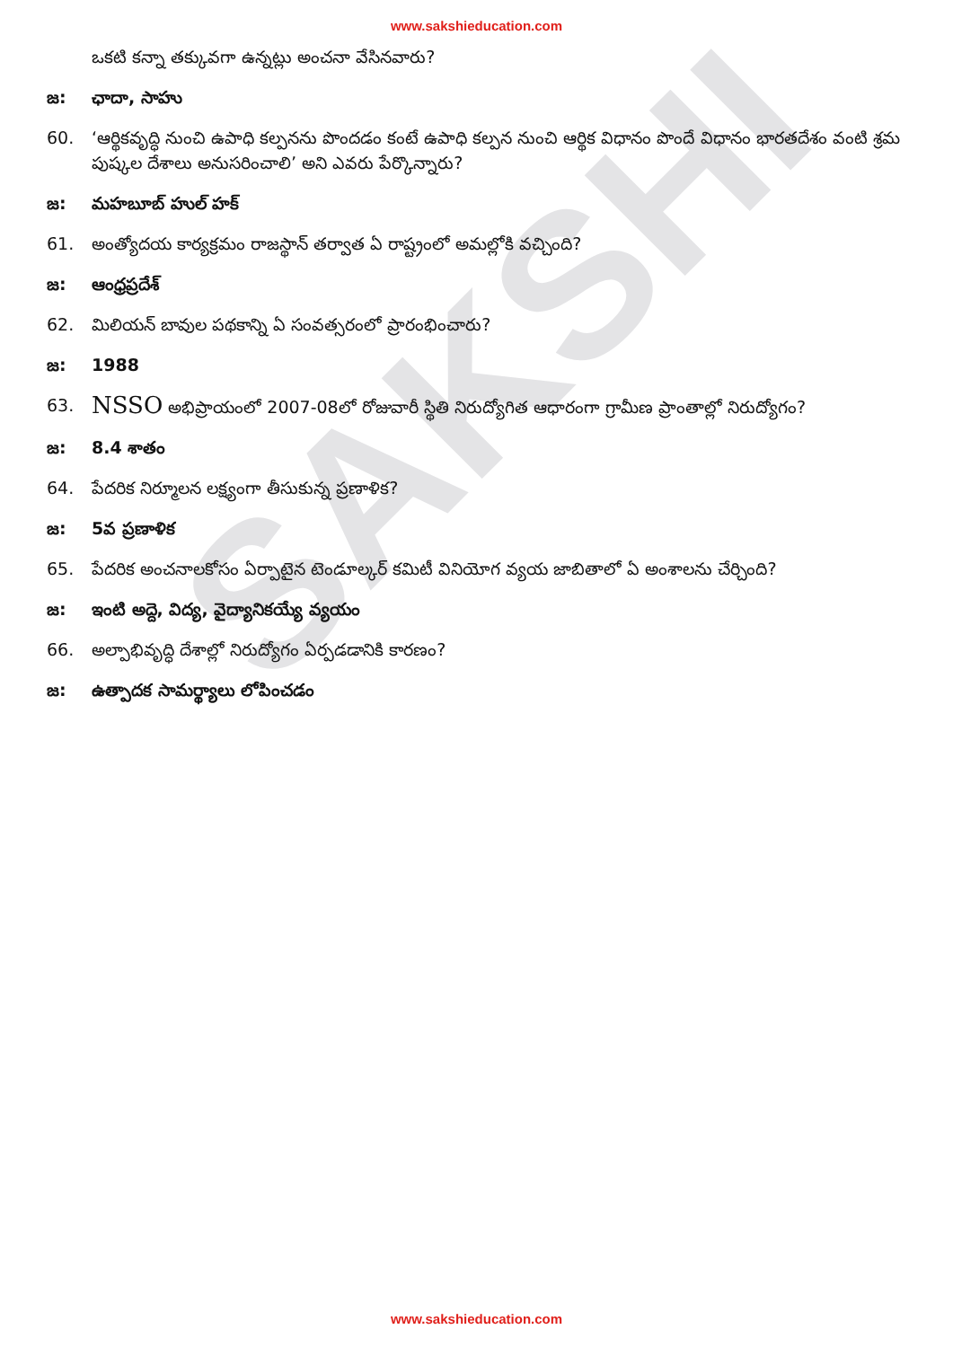SAKSHI
www.sakshieducation.com
ఒకటి కన్నా తక్కువగా ఉన్నట్లు అంచనా వేసినవారు?
జ: ఛాదా, సాహు
60. ‘ఆర్థికవృద్ధి నుంచి ఉపాధి కల్పనను పొందడం కంటే ఉపాధి కల్పన నుంచి ఆర్థిక విధానం పొందే విధానం భారతదేశం వంటి శ్రమ పుష్కల దేశాలు అనుసరించాలి’ అని ఎవరు పేర్కొన్నారు?
జ: మహబూబ్ హుల్ హక్
61. అంత్యోదయ కార్యక్రమం రాజస్థాన్ తర్వాత ఏ రాష్ట్రంలో అమల్లోకి వచ్చింది?
జ: ఆంధ్రప్రదేశ్
62. మిలియన్ బావుల పథకాన్ని ఏ సంవత్సరంలో ప్రారంభించారు?
జ: 1988
63. NSSO అభిప్రాయంలో 2007-08లో రోజువారీ స్థితి నిరుద్యోగిత ఆధారంగా గ్రామీణ ప్రాంతాల్లో నిరుద్యోగం?
జ: 8.4 శాతం
64. పేదరిక నిర్మూలన లక్ష్యంగా తీసుకున్న ప్రణాళిక?
జ: 5వ ప్రణాళిక
65. పేదరిక అంచనాలకోసం ఏర్పాటైన టెండూల్కర్ కమిటీ వినియోగ వ్యయ జాబితాలో ఏ అంశాలను చేర్చింది?
జ: ఇంటి అద్దె, విద్య, వైద్యానికయ్యే వ్యయం
66. అల్పాభివృద్ధి దేశాల్లో నిరుద్యోగం ఏర్పడడానికి కారణం?
జ: ఉత్పాదక సామర్థ్యాలు లోపించడం
www.sakshieducation.com